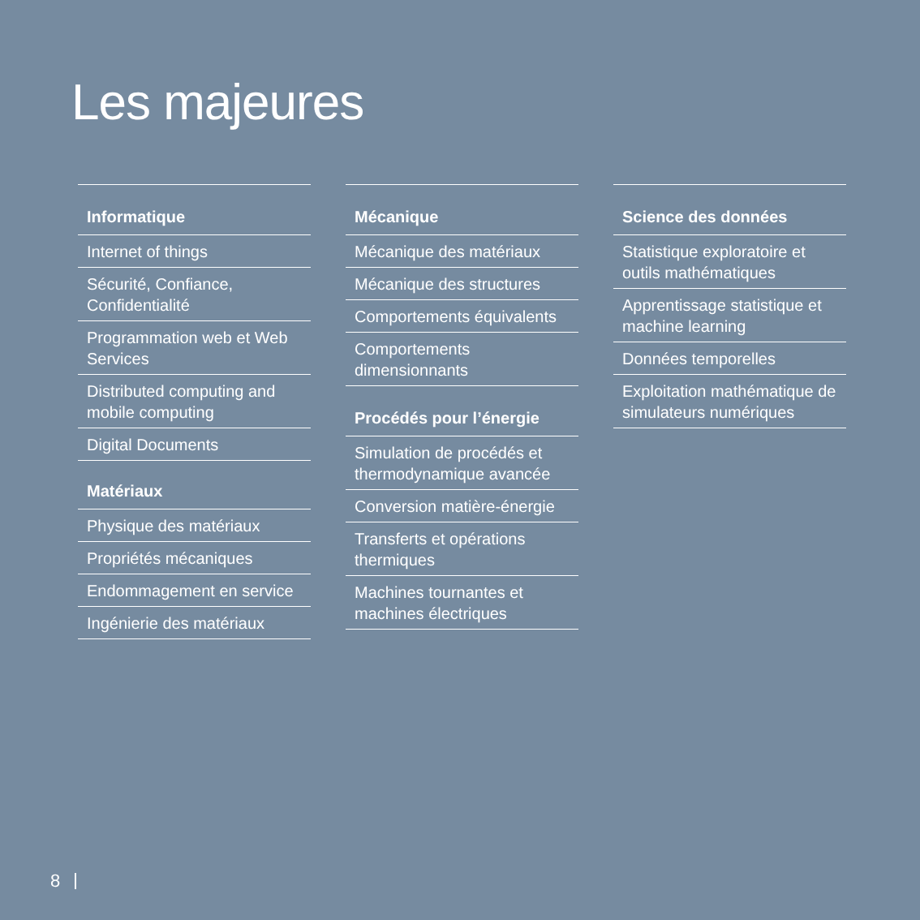Les majeures
Informatique
Internet of things
Sécurité, Confiance, Confidentialité
Programmation web et Web Services
Distributed computing and mobile computing
Digital Documents
Matériaux
Physique des matériaux
Propriétés mécaniques
Endommagement en service
Ingénierie des matériaux
Mécanique
Mécanique des matériaux
Mécanique des structures
Comportements équivalents
Comportements dimensionnants
Procédés pour l’énergie
Simulation de procédés et thermodynamique avancée
Conversion matière-énergie
Transferts et opérations thermiques
Machines tournantes et machines électriques
Science des données
Statistique exploratoire et outils mathématiques
Apprentissage statistique et machine learning
Données temporelles
Exploitation mathématique de simulateurs numériques
8